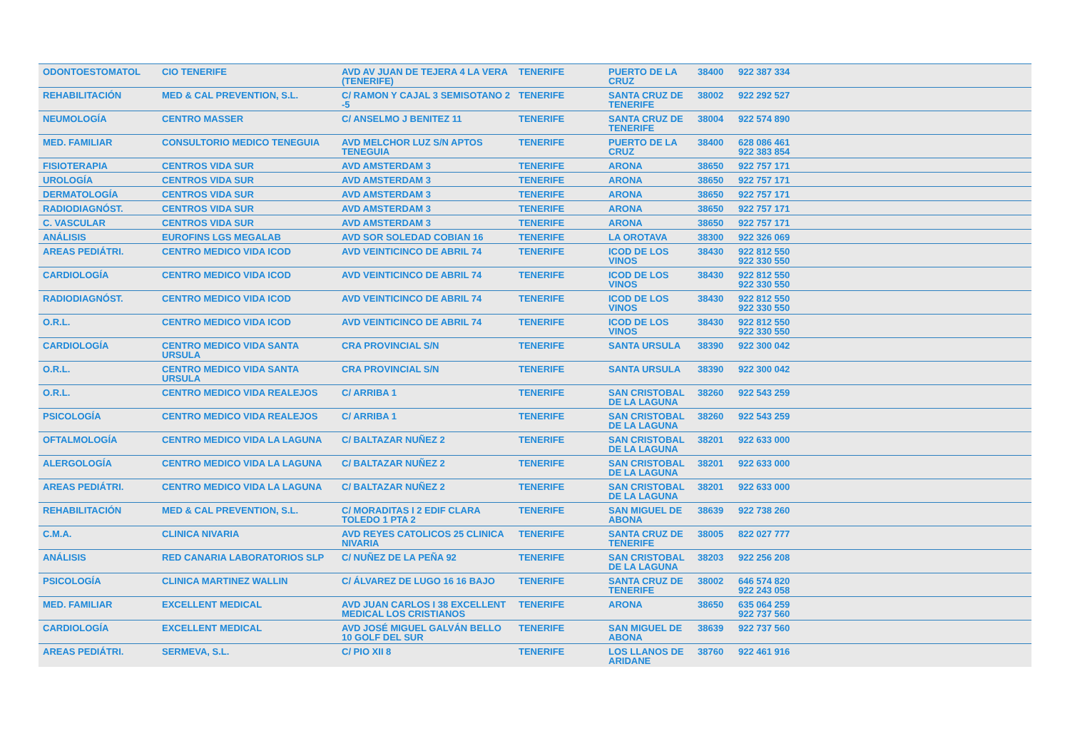| ODONTOESTOMATOL | CIO TENERIFE | AVD AV JUAN DE TEJERA 4 LA VERA (TENERIFE) | TENERIFE | PUERTO DE LA CRUZ | 38400 | 922 387 334 |
| REHABILITACIÓN | MED & CAL PREVENTION, S.L. | C/ RAMON Y CAJAL 3 SEMISOTANO 2 -5 | TENERIFE | SANTA CRUZ DE TENERIFE | 38002 | 922 292 527 |
| NEUMOLOGÍA | CENTRO MASSER | C/ ANSELMO J BENITEZ 11 | TENERIFE | SANTA CRUZ DE TENERIFE | 38004 | 922 574 890 |
| MED. FAMILIAR | CONSULTORIO MEDICO TENEGUIA | AVD MELCHOR LUZ S/N APTOS TENEGUIA | TENERIFE | PUERTO DE LA CRUZ | 38400 | 628 086 461 922 383 854 |
| FISIOTERAPIA | CENTROS VIDA SUR | AVD AMSTERDAM 3 | TENERIFE | ARONA | 38650 | 922 757 171 |
| UROLOGÍA | CENTROS VIDA SUR | AVD AMSTERDAM 3 | TENERIFE | ARONA | 38650 | 922 757 171 |
| DERMATOLOGÍA | CENTROS VIDA SUR | AVD AMSTERDAM 3 | TENERIFE | ARONA | 38650 | 922 757 171 |
| RADIODIAGNÓST. | CENTROS VIDA SUR | AVD AMSTERDAM 3 | TENERIFE | ARONA | 38650 | 922 757 171 |
| C. VASCULAR | CENTROS VIDA SUR | AVD AMSTERDAM 3 | TENERIFE | ARONA | 38650 | 922 757 171 |
| ANÁLISIS | EUROFINS LGS MEGALAB | AVD SOR SOLEDAD COBIAN 16 | TENERIFE | LA OROTAVA | 38300 | 922 326 069 |
| AREAS PEDIÁTRI. | CENTRO MEDICO VIDA ICOD | AVD VEINTICINCO DE ABRIL 74 | TENERIFE | ICOD DE LOS VINOS | 38430 | 922 812 550 922 330 550 |
| CARDIOLOGÍA | CENTRO MEDICO VIDA ICOD | AVD VEINTICINCO DE ABRIL 74 | TENERIFE | ICOD DE LOS VINOS | 38430 | 922 812 550 922 330 550 |
| RADIODIAGNÓST. | CENTRO MEDICO VIDA ICOD | AVD VEINTICINCO DE ABRIL 74 | TENERIFE | ICOD DE LOS VINOS | 38430 | 922 812 550 922 330 550 |
| O.R.L. | CENTRO MEDICO VIDA ICOD | AVD VEINTICINCO DE ABRIL 74 | TENERIFE | ICOD DE LOS VINOS | 38430 | 922 812 550 922 330 550 |
| CARDIOLOGÍA | CENTRO MEDICO VIDA SANTA URSULA | CRA PROVINCIAL S/N | TENERIFE | SANTA URSULA | 38390 | 922 300 042 |
| O.R.L. | CENTRO MEDICO VIDA SANTA URSULA | CRA PROVINCIAL S/N | TENERIFE | SANTA URSULA | 38390 | 922 300 042 |
| O.R.L. | CENTRO MEDICO VIDA REALEJOS | C/ ARRIBA 1 | TENERIFE | SAN CRISTOBAL DE LA LAGUNA | 38260 | 922 543 259 |
| PSICOLOGÍA | CENTRO MEDICO VIDA REALEJOS | C/ ARRIBA 1 | TENERIFE | SAN CRISTOBAL DE LA LAGUNA | 38260 | 922 543 259 |
| OFTALMOLOGÍA | CENTRO MEDICO VIDA LA LAGUNA | C/ BALTAZAR NUÑEZ 2 | TENERIFE | SAN CRISTOBAL DE LA LAGUNA | 38201 | 922 633 000 |
| ALERGOLOGÍA | CENTRO MEDICO VIDA LA LAGUNA | C/ BALTAZAR NUÑEZ 2 | TENERIFE | SAN CRISTOBAL DE LA LAGUNA | 38201 | 922 633 000 |
| AREAS PEDIÁTRI. | CENTRO MEDICO VIDA LA LAGUNA | C/ BALTAZAR NUÑEZ 2 | TENERIFE | SAN CRISTOBAL DE LA LAGUNA | 38201 | 922 633 000 |
| REHABILITACIÓN | MED & CAL PREVENTION, S.L. | C/ MORADITAS I 2 EDIF CLARA TOLEDO 1 PTA 2 | TENERIFE | SAN MIGUEL DE ABONA | 38639 | 922 738 260 |
| C.M.A. | CLINICA NIVARIA | AVD REYES CATOLICOS 25 CLINICA NIVARIA | TENERIFE | SANTA CRUZ DE TENERIFE | 38005 | 822 027 777 |
| ANÁLISIS | RED CANARIA LABORATORIOS SLP | C/ NUÑEZ DE LA PEÑA 92 | TENERIFE | SAN CRISTOBAL DE LA LAGUNA | 38203 | 922 256 208 |
| PSICOLOGÍA | CLINICA MARTINEZ WALLIN | C/ ÁLVAREZ DE LUGO 16 16 BAJO | TENERIFE | SANTA CRUZ DE TENERIFE | 38002 | 646 574 820 922 243 058 |
| MED. FAMILIAR | EXCELLENT MEDICAL | AVD JUAN CARLOS I 38 EXCELLENT MEDICAL LOS CRISTIANOS | TENERIFE | ARONA | 38650 | 635 064 259 922 737 560 |
| CARDIOLOGÍA | EXCELLENT MEDICAL | AVD JOSÉ MIGUEL GALVÁN BELLO 10 GOLF DEL SUR | TENERIFE | SAN MIGUEL DE ABONA | 38639 | 922 737 560 |
| AREAS PEDIÁTRI. | SERMEVA, S.L. | C/ PIO XII 8 | TENERIFE | LOS LLANOS DE ARIDANE | 38760 | 922 461 916 |